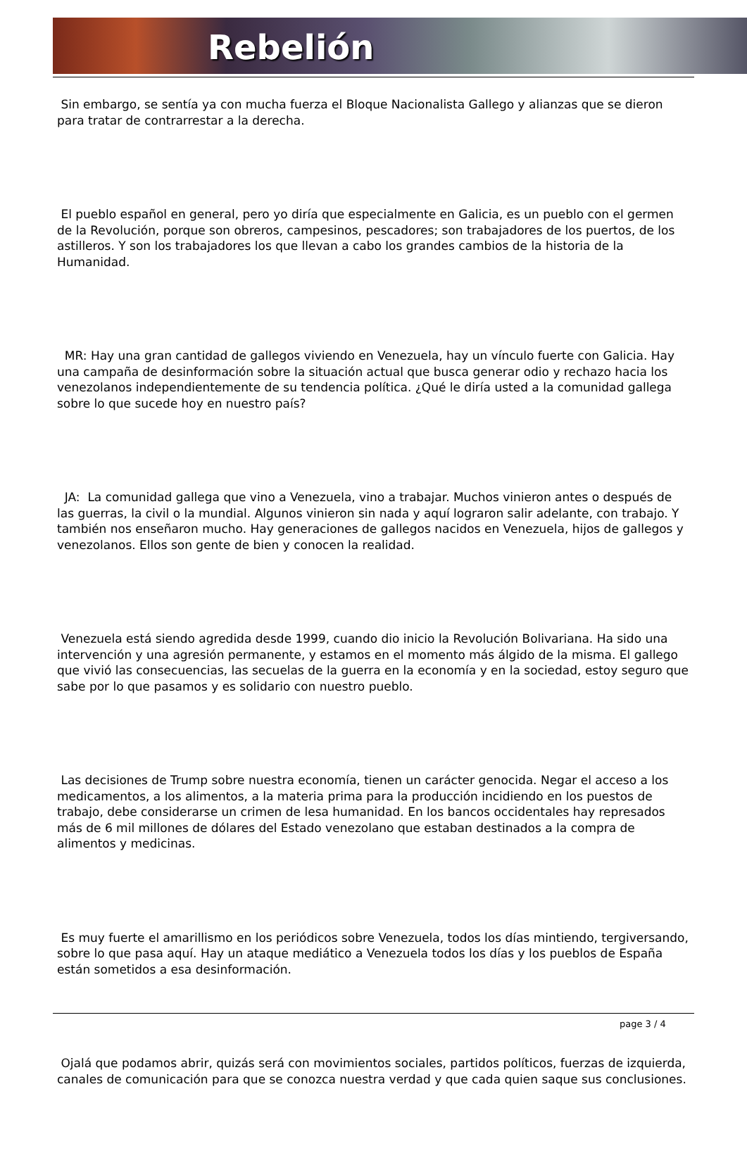Rebelión
Sin embargo, se sentía ya con mucha fuerza el Bloque Nacionalista Gallego y alianzas que se dieron para tratar de contrarrestar a la derecha.
El pueblo español en general, pero yo diría que especialmente en Galicia, es un pueblo con el germen de la Revolución, porque son obreros, campesinos, pescadores; son trabajadores de los puertos, de los astilleros. Y son los trabajadores los que llevan a cabo los grandes cambios de la historia de la Humanidad.
MR: Hay una gran cantidad de gallegos viviendo en Venezuela, hay un vínculo fuerte con Galicia. Hay una campaña de desinformación sobre la situación actual que busca generar odio y rechazo hacia los venezolanos independientemente de su tendencia política. ¿Qué le diría usted a la comunidad gallega sobre lo que sucede hoy en nuestro país?
JA: La comunidad gallega que vino a Venezuela, vino a trabajar. Muchos vinieron antes o después de las guerras, la civil o la mundial. Algunos vinieron sin nada y aquí lograron salir adelante, con trabajo. Y también nos enseñaron mucho. Hay generaciones de gallegos nacidos en Venezuela, hijos de gallegos y venezolanos. Ellos son gente de bien y conocen la realidad.
Venezuela está siendo agredida desde 1999, cuando dio inicio la Revolución Bolivariana. Ha sido una intervención y una agresión permanente, y estamos en el momento más álgido de la misma. El gallego que vivió las consecuencias, las secuelas de la guerra en la economía y en la sociedad, estoy seguro que sabe por lo que pasamos y es solidario con nuestro pueblo.
Las decisiones de Trump sobre nuestra economía, tienen un carácter genocida. Negar el acceso a los medicamentos, a los alimentos, a la materia prima para la producción incidiendo en los puestos de trabajo, debe considerarse un crimen de lesa humanidad. En los bancos occidentales hay represados más de 6 mil millones de dólares del Estado venezolano que estaban destinados a la compra de alimentos y medicinas.
Es muy fuerte el amarillismo en los periódicos sobre Venezuela, todos los días mintiendo, tergiversando, sobre lo que pasa aquí. Hay un ataque mediático a Venezuela todos los días y los pueblos de España están sometidos a esa desinformación.
Ojalá que podamos abrir, quizás será con movimientos sociales, partidos políticos, fuerzas de izquierda, canales de comunicación para que se conozca nuestra verdad y que cada quien saque sus conclusiones.
page 3 / 4